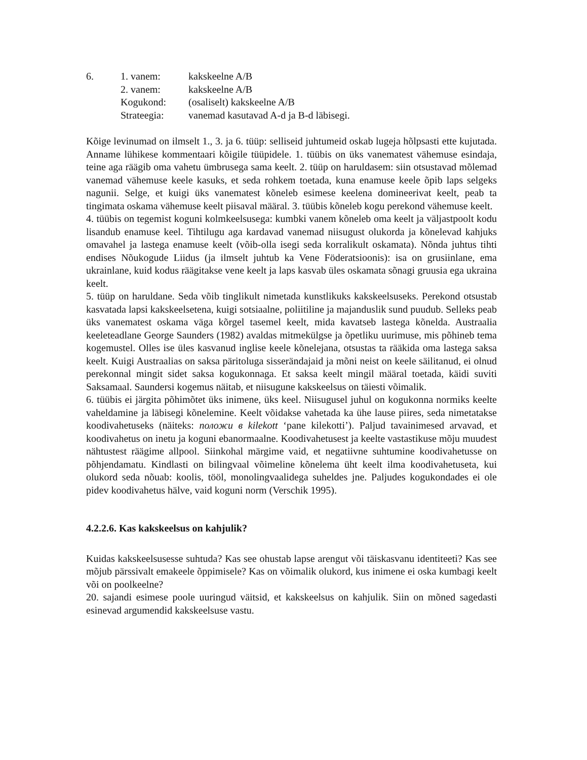6.
1. vanem:
kakskeelne A/B
2. vanem:
kakskeelne A/B
Kogukond:
(osaliselt) kakskeelne A/B
Strateegia:
vanemad kasutavad A-d ja B-d läbisegi.
Kõige levinumad on ilmselt 1., 3. ja 6. tüüp: selliseid juhtumeid oskab lugeja hõlpsasti ette kujutada. Anname lühikese kommentaari kõigile tüüpidele. 1. tüübis on üks vanematest vähemuse esindaja, teine aga räägib oma vahetu ümbrusega sama keelt. 2. tüüp on haruldasem: siin otsustavad mõlemad vanemad vähemuse keele kasuks, et seda rohkem toetada, kuna enamuse keele õpib laps selgeks nagunii. Selge, et kuigi üks vanematest kõneleb esimese keelena domineerivat keelt, peab ta tingimata oskama vähemuse keelt piisaval määral. 3. tüübis kõneleb kogu perekond vähemuse keelt.
4. tüübis on tegemist koguni kolmkeelsusega: kumbki vanem kõneleb oma keelt ja väljastpoolt kodu lisandub enamuse keel. Tihtilugu aga kardavad vanemad niisugust olukorda ja kõnelevad kahjuks omavahel ja lastega enamuse keelt (võib-olla isegi seda korralikult oskamata). Nõnda juhtus tihti endises Nõukogude Liidus (ja ilmselt juhtub ka Vene Föderatsioonis): isa on grusiinlane, ema ukrainlane, kuid kodus räägitakse vene keelt ja laps kasvab üles oskamata sõnagi gruusia ega ukraina keelt.
5. tüüp on haruldane. Seda võib tinglikult nimetada kunstlikuks kakskeelsuseks. Perekond otsustab kasvatada lapsi kakskeelsetena, kuigi sotsiaalne, poliitiline ja majanduslik sund puudub. Selleks peab üks vanematest oskama väga kõrgel tasemel keelt, mida kavatseb lastega kõnelda. Austraalia keeleteadlane George Saunders (1982) avaldas mitmekülgse ja õpetliku uurimuse, mis põhineb tema kogemustel. Olles ise üles kasvanud inglise keele kõnelejana, otsustas ta rääkida oma lastega saksa keelt. Kuigi Austraalias on saksa päritoluga sisserändajaid ja mõni neist on keele säilitanud, ei olnud perekonnal mingit sidet saksa kogukonnaga. Et saksa keelt mingil määral toetada, käidi suviti Saksamaal. Saundersi kogemus näitab, et niisugune kakskeelsus on täiesti võimalik.
6. tüübis ei järgita põhimõtet üks inimene, üks keel. Niisugusel juhul on kogukonna normiks keelte vaheldamine ja läbisegi kõnelemine. Keelt võidakse vahetada ka ühe lause piires, seda nimetatakse koodivahetuseks (näiteks: положи в kilekott ‘pane kilekotti’). Paljud tavainimesed arvavad, et koodivahetus on inetu ja koguni ebanormaalne. Koodivahetusest ja keelte vastastikuse mõju muudest nähtustest räägime allpool. Siinkohal märgime vaid, et negatiivne suhtumine koodivahetusse on põhjendamatu. Kindlasti on bilingvaal võimeline kõnelema üht keelt ilma koodivahetuseta, kui olukord seda nõuab: koolis, tööl, monolingvaalidega suheldes jne. Paljudes kogukondades ei ole pidev koodivahetus hälve, vaid koguni norm (Verschik 1995).
4.2.2.6. Kas kakskeelsus on kahjulik?
Kuidas kakskeelsusesse suhtuda? Kas see ohustab lapse arengut või täiskasvanu identiteeti? Kas see mõjub pärssivalt emakeele õppimisele? Kas on võimalik olukord, kus inimene ei oska kumbagi keelt või on poolkeelne?
20. sajandi esimese poole uuringud väitsid, et kakskeelsus on kahjulik. Siin on mõned sagedasti esinevad argumendid kakskeelsuse vastu.